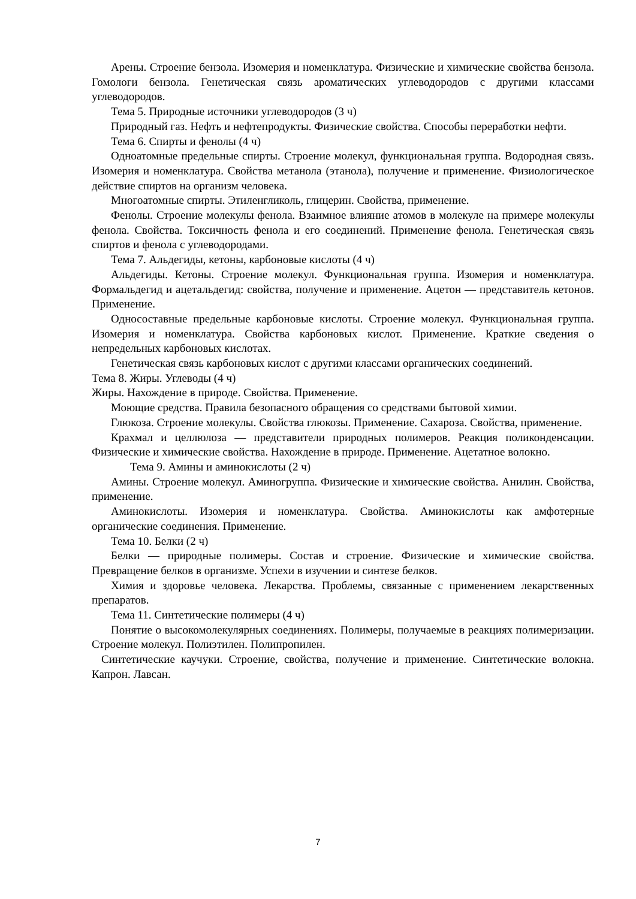Арены. Строение бензола. Изомерия и номенклатура. Физические и химические свойства бензола. Гомологи бензола. Генетическая связь ароматических углеводородов с другими классами углеводородов.
Тема 5. Природные источники углеводородов (3 ч)
Природный газ. Нефть и нефтепродукты. Физические свойства. Способы переработки нефти.
Тема 6. Спирты и фенолы (4 ч)
Одноатомные предельные спирты. Строение молекул, функциональная группа. Водородная связь. Изомерия и номенклатура. Свойства метанола (этанола), получение и применение. Физиологическое действие спиртов на организм человека.
Многоатомные спирты. Этиленгликоль, глицерин. Свойства, применение.
Фенолы. Строение молекулы фенола. Взаимное влияние атомов в молекуле на примере молекулы фенола. Свойства. Токсичность фенола и его соединений. Применение фенола. Генетическая связь спиртов и фенола с углеводородами.
Тема 7. Альдегиды, кетоны, карбоновые кислоты (4 ч)
Альдегиды. Кетоны. Строение молекул. Функциональная группа. Изомерия и номенклатура. Формальдегид и ацетальдегид: свойства, получение и применение. Ацетон — представитель кетонов. Применение.
Односоставные предельные карбоновые кислоты. Строение молекул. Функциональная группа. Изомерия и номенклатура. Свойства карбоновых кислот. Применение. Краткие сведения о непредельных карбоновых кислотах.
Генетическая связь карбоновых кислот с другими классами органических соединений.
Тема 8. Жиры. Углеводы (4 ч)
Жиры. Нахождение в природе. Свойства. Применение.
Моющие средства. Правила безопасного обращения со средствами бытовой химии.
Глюкоза. Строение молекулы. Свойства глюкозы. Применение. Сахароза. Свойства, применение.
Крахмал и целлюлоза — представители природных полимеров. Реакция поликонденсации. Физические и химические свойства. Нахождение в природе. Применение. Ацетатное волокно.
Тема 9. Амины и аминокислоты (2 ч)
Амины. Строение молекул. Аминогруппа. Физические и химические свойства. Анилин. Свойства, применение.
Аминокислоты. Изомерия и номенклатура. Свойства. Аминокислоты как амфотерные органические соединения. Применение.
Тема 10. Белки (2 ч)
Белки — природные полимеры. Состав и строение. Физические и химические свойства. Превращение белков в организме. Успехи в изучении и синтезе белков.
Химия и здоровье человека. Лекарства. Проблемы, связанные с применением лекарственных препаратов.
Тема 11. Синтетические полимеры (4 ч)
Понятие о высокомолекулярных соединениях. Полимеры, получаемые в реакциях полимеризации. Строение молекул. Полиэтилен. Полипропилен.
Синтетические каучуки. Строение, свойства, получение и применение. Синтетические волокна. Капрон. Лавсан.
7